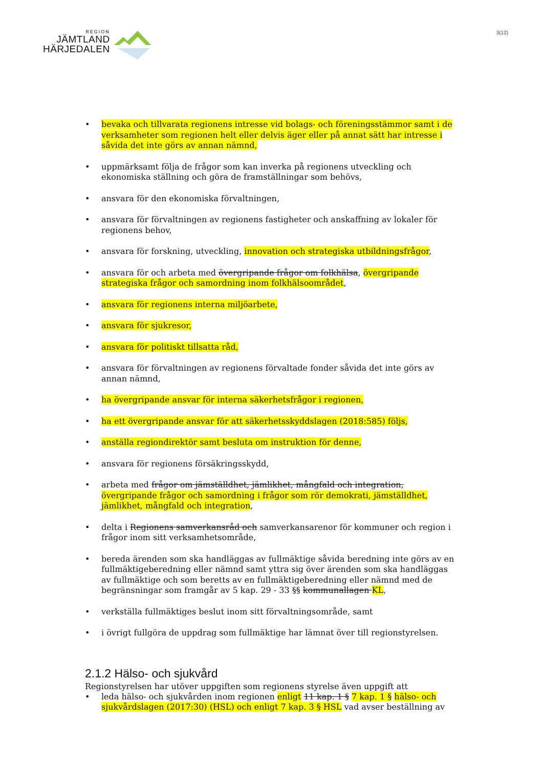REGION
JÄMTLAND
HÄRJEDALEN
3(12)
• bevaka och tillvarata regionens intresse vid bolags- och föreningsstämmor samt i de verksamheter som regionen helt eller delvis äger eller på annat sätt har intresse i såvida det inte görs av annan nämnd,
• uppmärksamt följa de frågor som kan inverka på regionens utveckling och ekonomiska ställning och göra de framställningar som behövs,
• ansvara för den ekonomiska förvaltningen,
• ansvara för förvaltningen av regionens fastigheter och anskaffning av lokaler för regionens behov,
• ansvara för forskning, utveckling, innovation och strategiska utbildningsfrågor,
• ansvara för och arbeta med övergripande frågor om folkhälsa, övergripande strategiska frågor och samordning inom folkhälsoområdet,
• ansvara för regionens interna miljöarbete,
• ansvara för sjukresor,
• ansvara för politiskt tillsatta råd,
• ansvara för förvaltningen av regionens förvaltade fonder såvida det inte görs av annan nämnd,
• ha övergripande ansvar för interna säkerhetsfrågor i regionen,
• ha ett övergripande ansvar för att säkerhetsskyddslagen (2018:585) följs,
• anställa regiondirektör samt besluta om instruktion för denne,
• ansvara för regionens försäkringsskydd,
• arbeta med frågor om jämställdhet, jämlikhet, mångfald och integration, övergripande frågor och samordning i frågor som rör demokrati, jämställdhet, jämlikhet, mångfald och integration,
• delta i Regionens samverkansråd och samverkansarenor för kommuner och region i frågor inom sitt verksamhetsområde,
• bereda ärenden som ska handläggas av fullmäktige såvida beredning inte görs av en fullmäktigeberedning eller nämnd samt yttra sig över ärenden som ska handläggas av fullmäktige och som beretts av en fullmäktigeberedning eller nämnd med de begränsningar som framgår av 5 kap. 29 - 33 §§ kommunallagen KL,
• verkställa fullmäktiges beslut inom sitt förvaltningsområde, samt
• i övrigt fullgöra de uppdrag som fullmäktige har lämnat över till regionstyrelsen.
2.1.2 Hälso- och sjukvård
Regionstyrelsen har utöver uppgiften som regionens styrelse även uppgift att
• leda hälso- och sjukvården inom regionen enligt 11 kap. 1 § 7 kap. 1 § hälso- och sjukvårdslagen (2017:30) (HSL) och enligt 7 kap. 3 § HSL vad avser beställning av